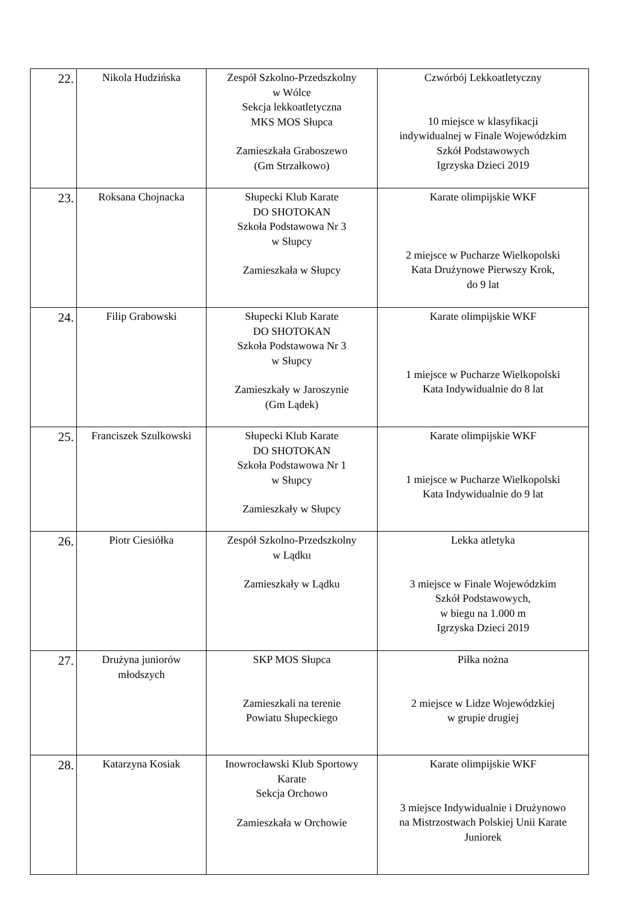| 22. | Nikola Hudzińska | Zespół Szkolno-Przedszkolny w Wólce Sekcja lekkoatletyczna MKS MOS Słupca Zamieszkała Graboszewo (Gm Strzałkowo) | Czwórbój Lekkoatletyczny 10 miejsce w klasyfikacji indywidualnej w Finale Wojewódzkim Szkół Podstawowych Igrzyska Dzieci 2019 |
| 23. | Roksana Chojnacka | Słupecki Klub Karate DO SHOTOKAN Szkoła Podstawowa Nr 3 w Słupcy Zamieszkała w Słupcy | Karate olimpijskie WKF 2 miejsce w Pucharze Wielkopolski Kata Drużynowe Pierwszy Krok, do 9 lat |
| 24. | Filip Grabowski | Słupecki Klub Karate DO SHOTOKAN Szkoła Podstawowa Nr 3 w Słupcy Zamieszkały w Jaroszynie (Gm Lądek) | Karate olimpijskie WKF 1 miejsce w Pucharze Wielkopolski Kata Indywidualnie do 8 lat |
| 25. | Franciszek Szulkowski | Słupecki Klub Karate DO SHOTOKAN Szkoła Podstawowa Nr 1 w Słupcy Zamieszkały w Słupcy | Karate olimpijskie WKF 1 miejsce w Pucharze Wielkopolski Kata Indywidualnie do 9 lat |
| 26. | Piotr Ciesiółka | Zespół Szkolno-Przedszkolny w Lądku Zamieszkały w Lądku | Lekka atletyka 3 miejsce w Finale Wojewódzkim Szkół Podstawowych, w biegu na 1.000 m Igrzyska Dzieci 2019 |
| 27. | Drużyna juniorów młodszych | SKP MOS Słupca Zamieszkali na terenie Powiatu Słupeckiego | Piłka nożna 2 miejsce w Lidze Wojewódzkiej w grupie drugiej |
| 28. | Katarzyna Kosiak | Inowrocławski Klub Sportowy Karate Sekcja Orchowo Zamieszkała w Orchowie | Karate olimpijskie WKF 3 miejsce Indywidualnie i Drużynowo na Mistrzostwach Polskiej Unii Karate Juniorek |